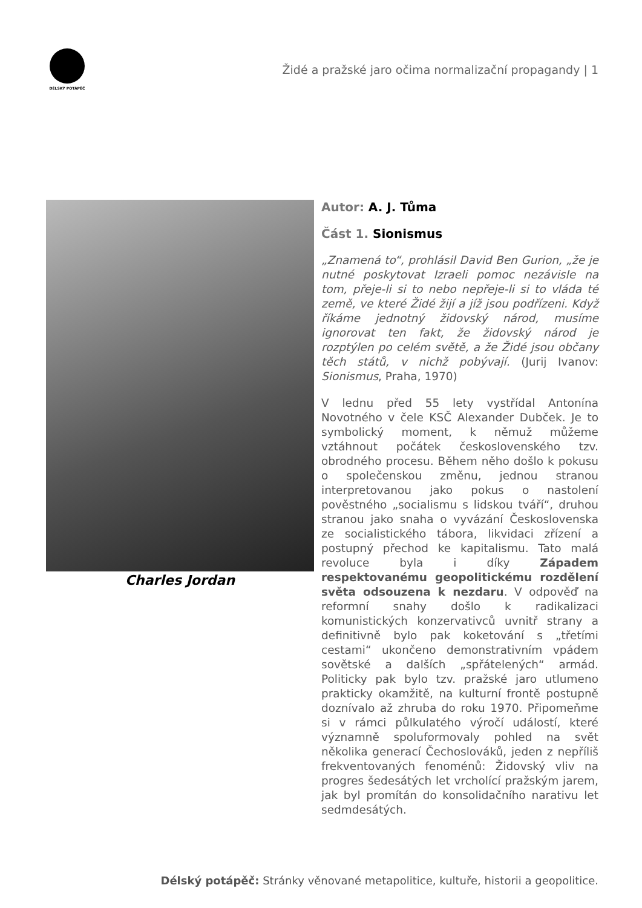DÉLSKÝ POTÁPĚČ
Židé a pražské jaro očima normalizační propagandy | 1
Charles Jordan
Autor: A. J. Tůma
Část 1. Sionismus
„Znamená to“, prohlásil David Ben Gurion, „že je nutné poskytovat Izraeli pomoc nezávisle na tom, přeje-li si to nebo nepřeje-li si to vláda té země, ve které Židé žijí a jíž jsou podřízeni. Když říkáme jednotný židovský národ, musíme ignorovat ten fakt, že židovský národ je rozptýlen po celém světě, a že Židé jsou občany těch států, v nichž pobývají. (Jurij Ivanov: Sionismus, Praha, 1970)
V lednu před 55 lety vystřídal Antonína Novotného v čele KSČ Alexander Dubček. Je to symbolický moment, k němuž můžeme vztáhnout počátek československého tzv. obrodného procesu. Během něho došlo k pokusu o společenskou změnu, jednou stranou interpretovanou jako pokus o nastolení pověstného „socialismu s lidskou tváří“, druhou stranou jako snaha o vyvázání Československa ze socialistického tábora, likvidaci zřízení a postupný přechod ke kapitalismu. Tato malá revoluce byla i díky Západem respektovanému geopolitickému rozdělení světa odsouzena k nezdaru. V odpověď na reformní snahy došlo k radikalizaci komunistických konzervativců uvnitř strany a definitivně bylo pak koketování s „třetími cestami“ ukončeno demonstrativním vpádem sovětské a dalších „spřátelených“ armád. Politicky pak bylo tzv. pražské jaro utlumeno prakticky okamžitě, na kulturní frontě postupně doznívalo až zhruba do roku 1970. Připomeňme si v rámci půlkulatého výročí událostí, které významně spoluformovaly pohled na svět několika generací Čechoslováků, jeden z nepříliš frekventovaných fenoménů: Židovský vliv na progres šedesátých let vrcholící pražským jarem, jak byl promítán do konsolidačního narativu let sedmdesátých.
Délský potápěč: Stránky věnované metapolitice, kultuře, historii a geopolitice.